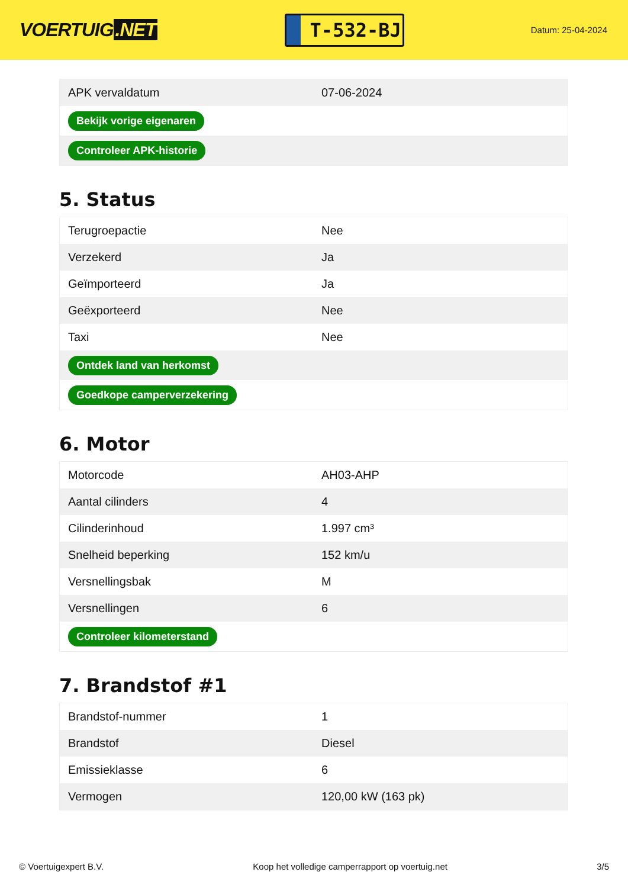VOERTUIG.NET
T-532-BJ
Datum: 25-04-2024
| APK vervaldatum | 07-06-2024 |
| Bekijk vorige eigenaren | |
| Controleer APK-historie | |
5. Status
| Terugroepactie | Nee |
| Verzekerd | Ja |
| Geïmporteerd | Ja |
| Geëxporteerd | Nee |
| Taxi | Nee |
| Ontdek land van herkomst | |
| Goedkope camperverzekering | |
6. Motor
| Motorcode | AH03-AHP |
| Aantal cilinders | 4 |
| Cilinderinhoud | 1.997 cm³ |
| Snelheid beperking | 152 km/u |
| Versnellingsbak | M |
| Versnellingen | 6 |
| Controleer kilometerstand | |
7. Brandstof #1
| Brandstof-nummer | 1 |
| Brandstof | Diesel |
| Emissieklasse | 6 |
| Vermogen | 120,00 kW (163 pk) |
© Voertuigexpert B.V. Koop het volledige camperrapport op voertuig.net 3/5